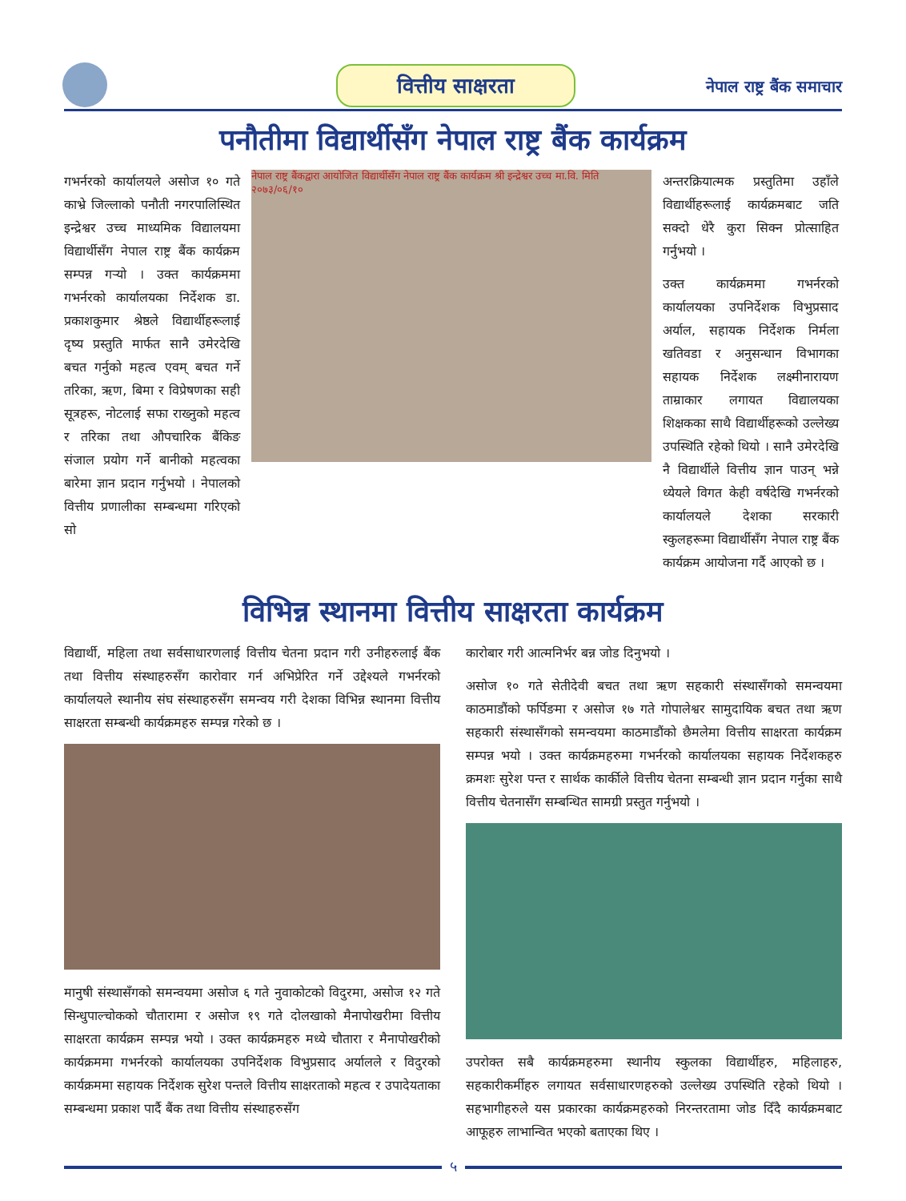वित्तीय साक्षरता नेपाल राष्ट्र बैंक समाचार
पनौतीमा विद्यार्थीसँग नेपाल राष्ट्र बैंक कार्यक्रम
गभर्नरको कार्यालयले असोज १० गते काभ्रे जिल्लाको पनौती नगरपालिस्थित इन्द्रेश्वर उच्च माध्यमिक विद्यालयमा विद्यार्थीसँग नेपाल राष्ट्र बैंक कार्यक्रम सम्पन्न गऱ्यो । उक्त कार्यक्रममा गभर्नरको कार्यालयका निर्देशक डा. प्रकाशकुमार श्रेष्ठले विद्यार्थीहरूलाई दृष्य प्रस्तुति मार्फत सानै उमेरदेखि बचत गर्नुको महत्व एवम् बचत गर्ने तरिका, ऋण, बिमा र विप्रेषणका सही सूत्रहरू, नोटलाई सफा राख्नुको महत्व र तरिका तथा औपचारिक बैंकिङ संजाल प्रयोग गर्ने बानीको महत्वका बारेमा ज्ञान प्रदान गर्नुभयो । नेपालको वित्तीय प्रणालीका सम्बन्धमा गरिएको सो
नेपाल राष्ट्र बैंकद्वारा आयोजित विद्यार्थीसँग नेपाल राष्ट्र बैंक कार्यक्रम श्री इन्द्रेश्वर उच्च मा.वि. मिति २०७३/०६/१०
अन्तरक्रियात्मक प्रस्तुतिमा उहाँले विद्यार्थीहरूलाई कार्यक्रमबाट जति सक्दो धेरै कुरा सिक्न प्रोत्साहित गर्नुभयो ।
उक्त कार्यक्रममा गभर्नरको कार्यालयका उपनिर्देशक विभुप्रसाद अर्याल, सहायक निर्देशक निर्मला खतिवडा र अनुसन्धान विभागका सहायक निर्देशक लक्ष्मीनारायण ताम्राकार लगायत विद्यालयका शिक्षकका साथै विद्यार्थीहरूको उल्लेख्य उपस्थिति रहेको थियो । सानै उमेरदेखि नै विद्यार्थीले वित्तीय ज्ञान पाउन् भन्ने ध्येयले विगत केही वर्षदेखि गभर्नरको कार्यालयले देशका सरकारी स्कुलहरूमा विद्यार्थीसँग नेपाल राष्ट्र बैंक कार्यक्रम आयोजना गर्दै आएको छ ।
विभिन्न स्थानमा वित्तीय साक्षरता कार्यक्रम
विद्यार्थी, महिला तथा सर्वसाधारणलाई वित्तीय चेतना प्रदान गरी उनीहरुलाई बैंक तथा वित्तीय संस्थाहरुसँग कारोवार गर्न अभिप्रेरित गर्ने उद्देश्यले गभर्नरको कार्यालयले स्थानीय संघ संस्थाहरुसँग समन्वय गरी देशका विभिन्न स्थानमा वित्तीय साक्षरता सम्बन्धी कार्यक्रमहरु सम्पन्न गरेको छ ।
मानुषी संस्थासँगको समन्वयमा असोज ६ गते नुवाकोटको विदुरमा, असोज १२ गते सिन्धुपाल्चोकको चौतारामा र असोज १९ गते दोलखाको मैनापोखरीमा वित्तीय साक्षरता कार्यक्रम सम्पन्न भयो । उक्त कार्यक्रमहरु मध्ये चौतारा र मैनापोखरीको कार्यक्रममा गभर्नरको कार्यालयका उपनिर्देशक विभुप्रसाद अर्यालले र विदुरको कार्यक्रममा सहायक निर्देशक सुरेश पन्तले वित्तीय साक्षरताको महत्व र उपादेयताका सम्बन्धमा प्रकाश पार्दै बैंक तथा वित्तीय संस्थाहरुसँग
कारोबार गरी आत्मनिर्भर बन्न जोड दिनुभयो ।
असोज १० गते सेतीदेवी बचत तथा ऋण सहकारी संस्थासँगको समन्वयमा काठमाडौंको फर्पिङमा र असोज १७ गते गोपालेश्वर सामुदायिक बचत तथा ऋण सहकारी संस्थासँगको समन्वयमा काठमाडौंको छैमलेमा वित्तीय साक्षरता कार्यक्रम सम्पन्न भयो । उक्त कार्यक्रमहरुमा गभर्नरको कार्यालयका सहायक निर्देशकहरु क्रमशः सुरेश पन्त र सार्थक कार्कीले वित्तीय चेतना सम्बन्धी ज्ञान प्रदान गर्नुका साथै वित्तीय चेतनासँग सम्बन्धित सामग्री प्रस्तुत गर्नुभयो ।
उपरोक्त सबै कार्यक्रमहरुमा स्थानीय स्कुलका विद्यार्थीहरु, महिलाहरु, सहकारीकर्मीहरु लगायत सर्वसाधारणहरुको उल्लेख्य उपस्थिति रहेको थियो । सहभागीहरुले यस प्रकारका कार्यक्रमहरुको निरन्तरतामा जोड दिँदै कार्यक्रमबाट आफूहरु लाभान्वित भएको बताएका थिए ।
५